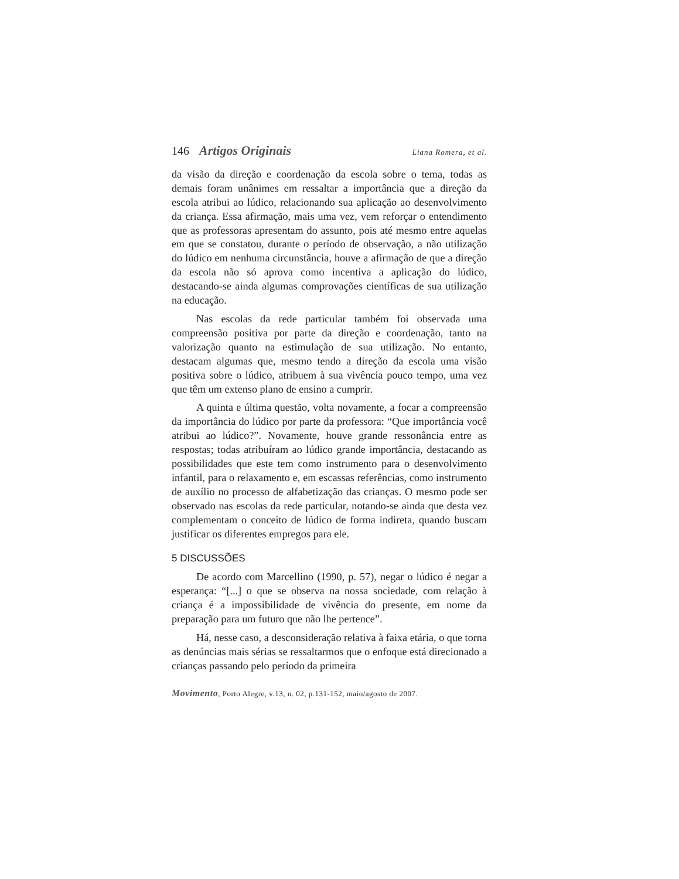146 Artigos Originais Liana Romera, et al.
da visão da direção e coordenação da escola sobre o tema, todas as demais foram unânimes em ressaltar a importância que a direção da escola atribui ao lúdico, relacionando sua aplicação ao desenvolvimento da criança. Essa afirmação, mais uma vez, vem reforçar o entendimento que as professoras apresentam do assunto, pois até mesmo entre aquelas em que se constatou, durante o período de observação, a não utilização do lúdico em nenhuma circunstância, houve a afirmação de que a direção da escola não só aprova como incentiva a aplicação do lúdico, destacando-se ainda algumas comprovações científicas de sua utilização na educação.
Nas escolas da rede particular também foi observada uma compreensão positiva por parte da direção e coordenação, tanto na valorização quanto na estimulação de sua utilização. No entanto, destacam algumas que, mesmo tendo a direção da escola uma visão positiva sobre o lúdico, atribuem à sua vivência pouco tempo, uma vez que têm um extenso plano de ensino a cumprir.
A quinta e última questão, volta novamente, a focar a compreensão da importância do lúdico por parte da professora: “Que importância você atribui ao lúdico?”. Novamente, houve grande ressonância entre as respostas; todas atribuíram ao lúdico grande importância, destacando as possibilidades que este tem como instrumento para o desenvolvimento infantil, para o relaxamento e, em escassas referências, como instrumento de auxílio no processo de alfabetização das crianças. O mesmo pode ser observado nas escolas da rede particular, notando-se ainda que desta vez complementam o conceito de lúdico de forma indireta, quando buscam justificar os diferentes empregos para ele.
5 DISCUSSÕES
De acordo com Marcellino (1990, p. 57), negar o lúdico é negar a esperança: “[...] o que se observa na nossa sociedade, com relação à criança é a impossibilidade de vivência do presente, em nome da preparação para um futuro que não lhe pertence”.
Há, nesse caso, a desconsideração relativa à faixa etária, o que torna as denúncias mais sérias se ressaltarmos que o enfoque está direcionado a crianças passando pelo período da primeira
Movimento, Porto Alegre, v.13, n. 02, p.131-152, maio/agosto de 2007.